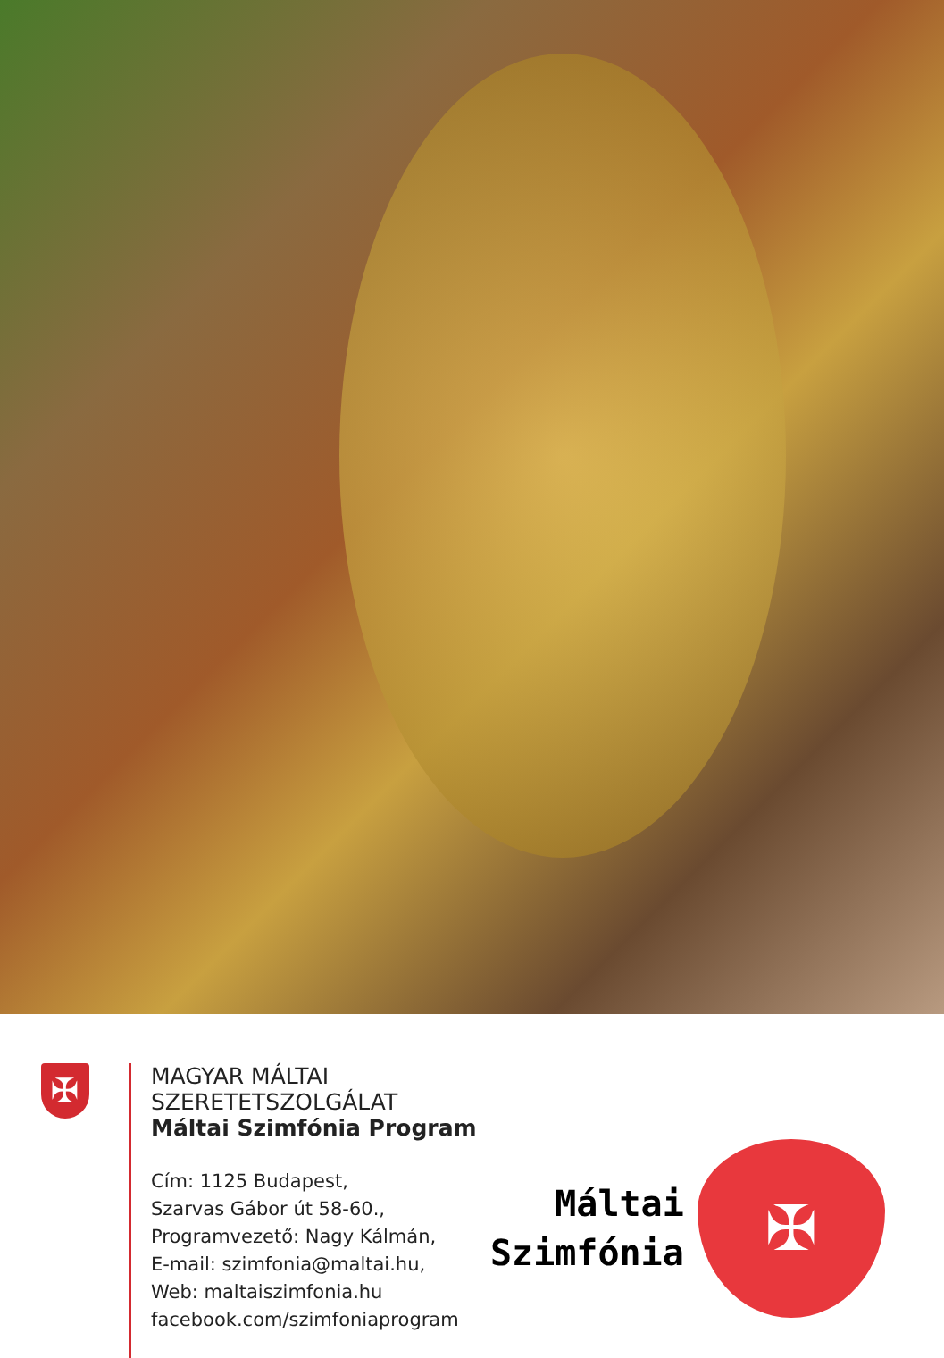✠
MAGYAR MÁLTAI SZERETETSZOLGÁLAT
Máltai Szimfónia Program
Cím: 1125 Budapest,
Szarvas Gábor út 58-60.,
Programvezető: Nagy Kálmán,
E-mail: szimfonia@maltai.hu,
Web: maltaiszimfonia.hu
facebook.com/szimfoniaprogram
Máltai
Szimfónia
✠